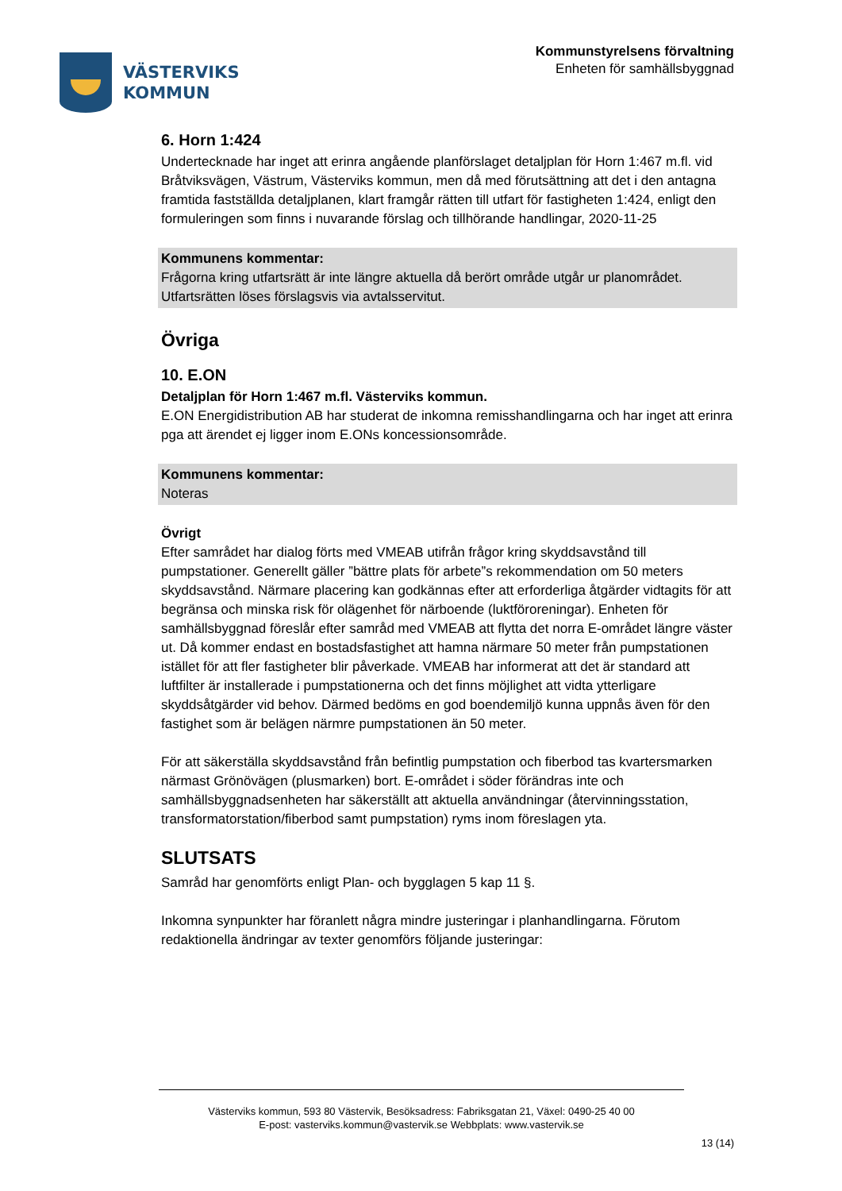VÄSTERVIKS
KOMMUN
Kommunstyrelsens förvaltning
Enheten för samhällsbyggnad
6. Horn 1:424
Undertecknade har inget att erinra angående planförslaget detaljplan för Horn 1:467 m.fl. vid Bråtviksvägen, Västrum, Västerviks kommun, men då med förutsättning att det i den antagna framtida fastställda detaljplanen, klart framgår rätten till utfart för fastigheten 1:424, enligt den formuleringen som finns i nuvarande förslag och tillhörande handlingar, 2020-11-25
Kommunens kommentar:
Frågorna kring utfartsrätt är inte längre aktuella då berört område utgår ur planområdet. Utfartsrätten löses förslagsvis via avtalsservitut.
Övriga
10. E.ON
Detaljplan för Horn 1:467 m.fl. Västerviks kommun.
E.ON Energidistribution AB har studerat de inkomna remisshandlingarna och har inget att erinra pga att ärendet ej ligger inom E.ONs koncessionsområde.
Kommunens kommentar:
Noteras
Övrigt
Efter samrådet har dialog förts med VMEAB utifrån frågor kring skyddsavstånd till pumpstationer. Generellt gäller ”bättre plats för arbete”s rekommendation om 50 meters skyddsavstånd. Närmare placering kan godkännas efter att erforderliga åtgärder vidtagits för att begränsa och minska risk för olägenhet för närboende (luktföroreningar). Enheten för samhällsbyggnad föreslår efter samråd med VMEAB att flytta det norra E-området längre väster ut. Då kommer endast en bostadsfastighet att hamna närmare 50 meter från pumpstationen istället för att fler fastigheter blir påverkade. VMEAB har informerat att det är standard att luftfilter är installerade i pumpstationerna och det finns möjlighet att vidta ytterligare skyddsåtgärder vid behov. Därmed bedöms en god boendemiljö kunna uppnås även för den fastighet som är belägen närmre pumpstationen än 50 meter.
För att säkerställa skyddsavstånd från befintlig pumpstation och fiberbod tas kvartersmarken närmast Grönövägen (plusmarken) bort. E-området i söder förändras inte och samhällsbyggnadsenheten har säkerställt att aktuella användningar (återvinningsstation, transformatorstation/fiberbod samt pumpstation) ryms inom föreslagen yta.
SLUTSATS
Samråd har genomförts enligt Plan- och bygglagen 5 kap 11 §.
Inkomna synpunkter har föranlett några mindre justeringar i planhandlingarna. Förutom redaktionella ändringar av texter genomförs följande justeringar:
Västerviks kommun, 593 80 Västervik, Besöksadress: Fabriksgatan 21, Växel: 0490-25 40 00
E-post: vasterviks.kommun@vastervik.se Webbplats: www.vastervik.se
13 (14)